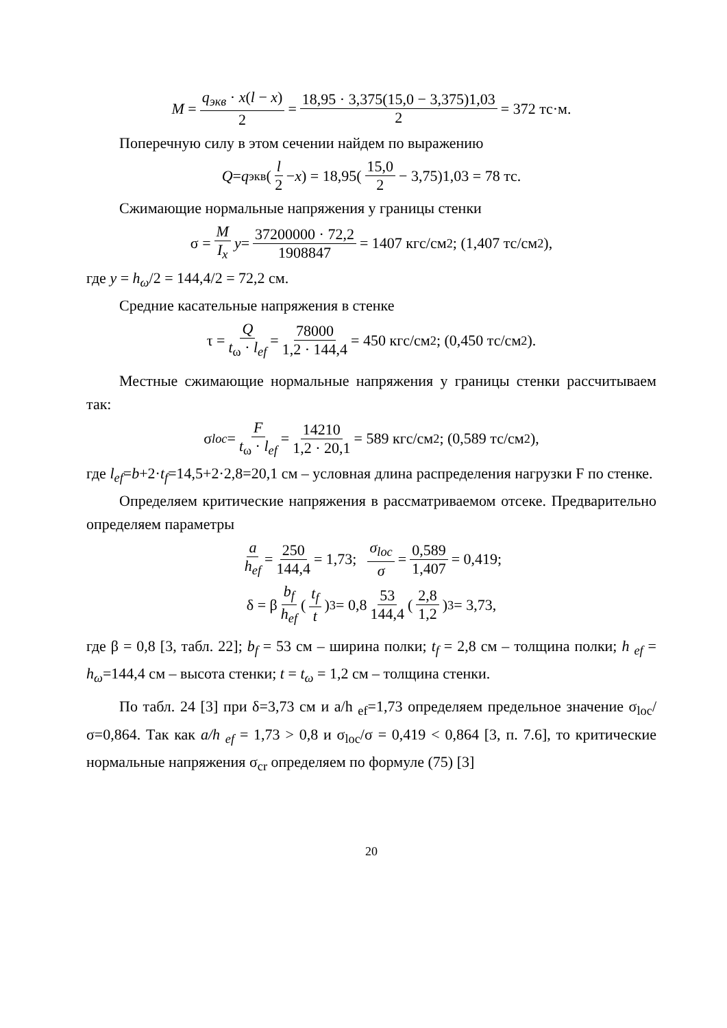M = q<sub>экв</sub> · x(l − x) 2 = 18,95 · 3,375(15,0 − 3,375)1,03 2 = 372 тс·м.
Поперечную силу в этом сечении найдем по выражению
Q = q<sub>экв</sub>(l 2 − x) = 18,95(15,0 2 − 3,75)1,03 = 78 тс.
Сжимающие нормальные напряжения у границы стенки
σ = M I<sub>x</sub> y = 37200000 · 72,2 1908847 = 1407 кгс/см<sup>2</sup>; (1,407 тс/см<sup>2</sup>),
где y = h<sub>ω</sub>/2 = 144,4/2 = 72,2 см.
Средние касательные напряжения в стенке
τ = Q t<sub>ω</sub> · l<sub>ef</sub> = 78000 1,2 · 144,4 = 450 кгс/см<sup>2</sup>; (0,450 тс/см<sup>2</sup>).
Местные сжимающие нормальные напряжения у границы стенки рассчитываем так:
σ<sub>loc</sub> = F t<sub>ω</sub> · l<sub>ef</sub> = 14210 1,2 · 20,1 = 589 кгс/см<sup>2</sup>; (0,589 тс/см<sup>2</sup>),
где l<sub>ef</sub>=b+2·t<sub>f</sub>=14,5+2·2,8=20,1 см – условная длина распределения нагрузки F по стенке.
Определяем критические напряжения в рассматриваемом отсеке. Предварительно определяем параметры
a h<sub>ef</sub> = 250 144,4 = 1,73; σ<sub>loc</sub> σ = 0,589 1,407 = 0,419;
δ = β b<sub>f</sub> h<sub>ef</sub> (t<sub>f</sub> t)<sup>3</sup> = 0,8 53 144,4 (2,8 1,2)<sup>3</sup> = 3,73,
где β = 0,8 [3, табл. 22]; b<sub>f</sub> = 53 см – ширина полки; t<sub>f</sub> = 2,8 см – толщина полки; h <sub>ef</sub> = h<sub>ω</sub>=144,4 см – высота стенки; t = t<sub>ω</sub> = 1,2 см – толщина стенки.
По табл. 24 [3] при δ=3,73 см и a/h <sub>ef</sub>=1,73 определяем предельное значение σ<sub>loc</sub>/σ=0,864. Так как a/h <sub>ef</sub> = 1,73 > 0,8 и σ<sub>loc</sub>/σ = 0,419 < 0,864 [3, п. 7.6], то критические нормальные напряжения σ<sub>cr</sub> определяем по формуле (75) [3]
20